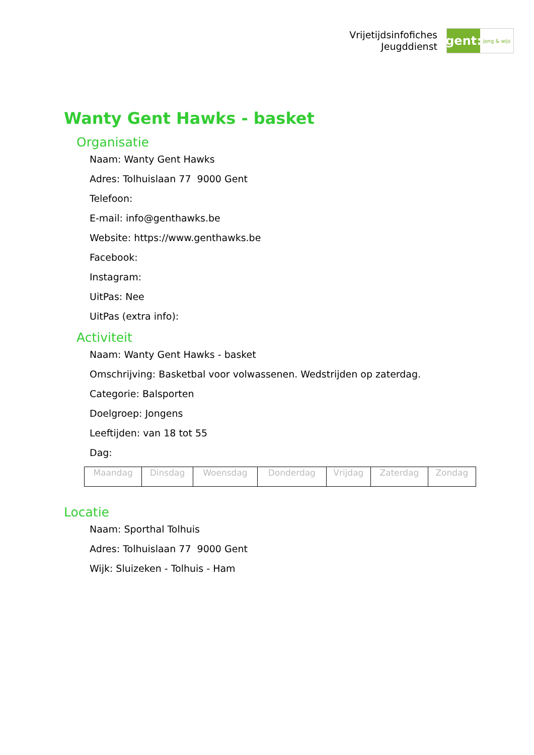Vrijetijdsinfofiches
Jeugddienst
gent:
jong & wijs
Wanty Gent Hawks - basket
Organisatie
Naam: Wanty Gent Hawks
Adres: Tolhuislaan 77 9000 Gent
Telefoon:
E-mail: info@genthawks.be
Website: https://www.genthawks.be
Facebook:
Instagram:
UitPas: Nee
UitPas (extra info):
Activiteit
Naam: Wanty Gent Hawks - basket
Omschrijving: Basketbal voor volwassenen. Wedstrijden op zaterdag.
Categorie: Balsporten
Doelgroep: Jongens
Leeftijden: van 18 tot 55
Dag:
| Maandag | Dinsdag | Woensdag | Donderdag | Vrijdag | Zaterdag | Zondag |
Locatie
Naam: Sporthal Tolhuis
Adres: Tolhuislaan 77 9000 Gent
Wijk: Sluizeken - Tolhuis - Ham